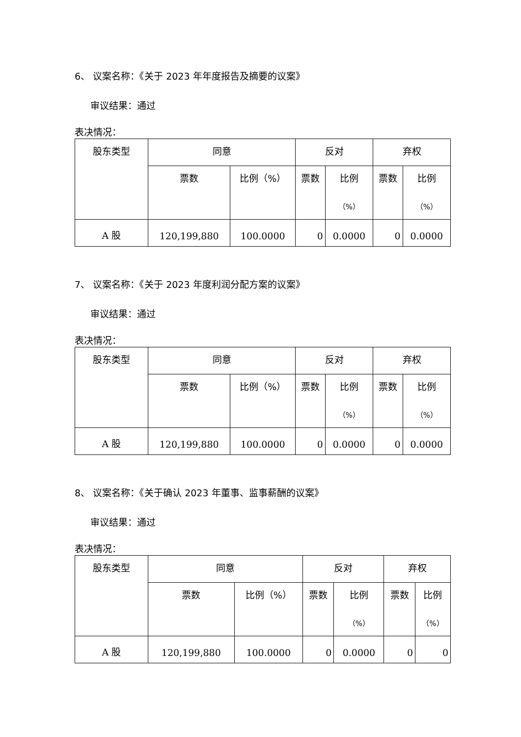6、 议案名称：《关于 2023 年年度报告及摘要的议案》
审议结果：通过
表决情况：
| 股东类型 | 同意 | | 反对 | | 弃权 | |
| | 票数 | 比例（%） | 票数 | 比例 （%） | 票数 | 比例 （%） |
| A 股 | 120,199,880 | 100.0000 | 0 | 0.0000 | 0 | 0.0000 |
7、 议案名称：《关于 2023 年度利润分配方案的议案》
审议结果：通过
表决情况：
| 股东类型 | 同意 | | 反对 | | 弃权 | |
| | 票数 | 比例（%） | 票数 | 比例 （%） | 票数 | 比例 （%） |
| A 股 | 120,199,880 | 100.0000 | 0 | 0.0000 | 0 | 0.0000 |
8、 议案名称：《关于确认 2023 年董事、监事薪酬的议案》
审议结果：通过
表决情况：
| 股东类型 | 同意 | | 反对 | | 弃权 | |
| | 票数 | 比例（%） | 票数 | 比例 （%） | 票数 | 比例 （%） |
| A 股 | 120,199,880 | 100.0000 | 0 | 0.0000 | 0 | 0 |